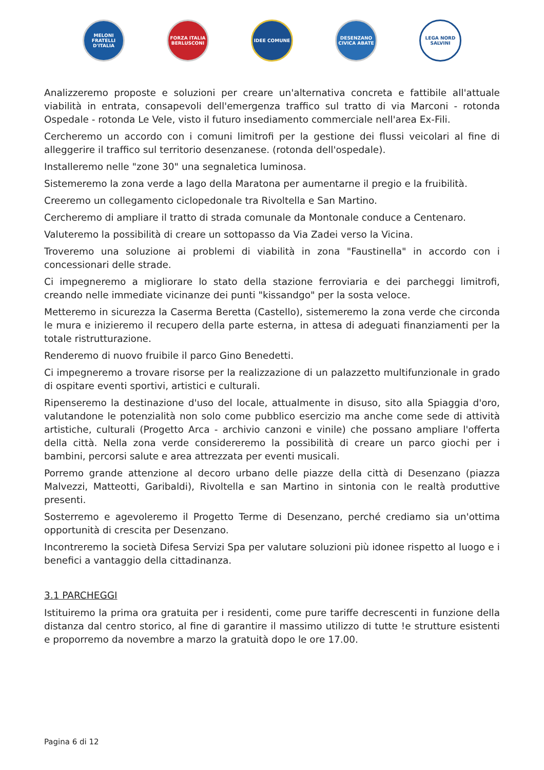MELONI FRATELLI D'ITALIA
FORZA ITALIA BERLUSCONI
IDEE COMUNE DESENZANO CIVICA ABATE
LEGA NORD SALVINI
Analizzeremo proposte e soluzioni per creare un'alternativa concreta e fattibile all'attuale viabilità in entrata, consapevoli dell'emergenza traffico sul tratto di via Marconi - rotonda Ospedale - rotonda Le Vele, visto il futuro insediamento commerciale nell'area Ex-Fili.
Cercheremo un accordo con i comuni limitrofi per la gestione dei flussi veicolari al fine di alleggerire il traffico sul territorio desenzanese. (rotonda dell'ospedale).
Installeremo nelle "zone 30" una segnaletica luminosa.
Sistemeremo la zona verde a lago della Maratona per aumentarne il pregio e la fruibilità.
Creeremo un collegamento ciclopedonale tra Rivoltella e San Martino.
Cercheremo di ampliare il tratto di strada comunale da Montonale conduce a Centenaro.
Valuteremo la possibilità di creare un sottopasso da Via Zadei verso la Vicina.
Troveremo una soluzione ai problemi di viabilità in zona "Faustinella" in accordo con i concessionari delle strade.
Ci impegneremo a migliorare lo stato della stazione ferroviaria e dei parcheggi limitrofi, creando nelle immediate vicinanze dei punti "kissandgo" per la sosta veloce.
Metteremo in sicurezza la Caserma Beretta (Castello), sistemeremo la zona verde che circonda le mura e inizieremo il recupero della parte esterna, in attesa di adeguati finanziamenti per la totale ristrutturazione.
Renderemo di nuovo fruibile il parco Gino Benedetti.
Ci impegneremo a trovare risorse per la realizzazione di un palazzetto multifunzionale in grado di ospitare eventi sportivi, artistici e culturali.
Ripenseremo la destinazione d'uso del locale, attualmente in disuso, sito alla Spiaggia d'oro, valutandone le potenzialità non solo come pubblico esercizio ma anche come sede di attività artistiche, culturali (Progetto Arca - archivio canzoni e vinile) che possano ampliare l'offerta della città. Nella zona verde considereremo la possibilità di creare un parco giochi per i bambini, percorsi salute e area attrezzata per eventi musicali.
Porremo grande attenzione al decoro urbano delle piazze della città di Desenzano (piazza Malvezzi, Matteotti, Garibaldi), Rivoltella e san Martino in sintonia con le realtà produttive presenti.
Sosterremo e agevoleremo il Progetto Terme di Desenzano, perché crediamo sia un'ottima opportunità di crescita per Desenzano.
Incontreremo la società Difesa Servizi Spa per valutare soluzioni più idonee rispetto al luogo e i benefici a vantaggio della cittadinanza.
3.1 PARCHEGGI
Istituiremo la prima ora gratuita per i residenti, come pure tariffe decrescenti in funzione della distanza dal centro storico, al fine di garantire il massimo utilizzo di tutte !e strutture esistenti e proporremo da novembre a marzo la gratuità dopo le ore 17.00.
Pagina 6 di 12